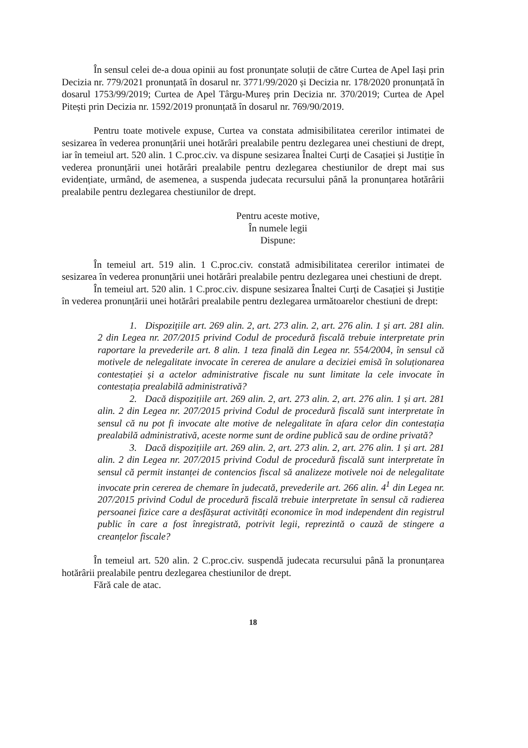În sensul celei de-a doua opinii au fost pronunțate soluții de către Curtea de Apel Iași prin Decizia nr. 779/2021 pronunțată în dosarul nr. 3771/99/2020 și Decizia nr. 178/2020 pronunțată în dosarul 1753/99/2019; Curtea de Apel Târgu-Mureș prin Decizia nr. 370/2019; Curtea de Apel Pitești prin Decizia nr. 1592/2019 pronunțată în dosarul nr. 769/90/2019.
Pentru toate motivele expuse, Curtea va constata admisibilitatea cererilor intimatei de sesizarea în vederea pronunțării unei hotărâri prealabile pentru dezlegarea unei chestiuni de drept, iar în temeiul art. 520 alin. 1 C.proc.civ. va dispune sesizarea Înaltei Curți de Casației și Justiție în vederea pronunțării unei hotărâri prealabile pentru dezlegarea chestiunilor de drept mai sus evidențiate, urmând, de asemenea, a suspenda judecata recursului până la pronunțarea hotărârii prealabile pentru dezlegarea chestiunilor de drept.
Pentru aceste motive,
În numele legii
Dispune:
În temeiul art. 519 alin. 1 C.proc.civ. constată admisibilitatea cererilor intimatei de sesizarea în vederea pronunțării unei hotărâri prealabile pentru dezlegarea unei chestiuni de drept.
În temeiul art. 520 alin. 1 C.proc.civ. dispune sesizarea Înaltei Curți de Casației și Justiție în vederea pronunțării unei hotărâri prealabile pentru dezlegarea următoarelor chestiuni de drept:
1. Dispozițiile art. 269 alin. 2, art. 273 alin. 2, art. 276 alin. 1 și art. 281 alin. 2 din Legea nr. 207/2015 privind Codul de procedură fiscală trebuie interpretate prin raportare la prevederile art. 8 alin. 1 teza finală din Legea nr. 554/2004, în sensul că motivele de nelegalitate invocate în cererea de anulare a deciziei emisă în soluționarea contestației și a actelor administrative fiscale nu sunt limitate la cele invocate în contestația prealabilă administrativă?
2. Dacă dispozițiile art. 269 alin. 2, art. 273 alin. 2, art. 276 alin. 1 și art. 281 alin. 2 din Legea nr. 207/2015 privind Codul de procedură fiscală sunt interpretate în sensul că nu pot fi invocate alte motive de nelegalitate în afara celor din contestația prealabilă administrativă, aceste norme sunt de ordine publică sau de ordine privată?
3. Dacă dispozițiile art. 269 alin. 2, art. 273 alin. 2, art. 276 alin. 1 și art. 281 alin. 2 din Legea nr. 207/2015 privind Codul de procedură fiscală sunt interpretate în sensul că permit instanței de contencios fiscal să analizeze motivele noi de nelegalitate invocate prin cererea de chemare în judecată, prevederile art. 266 alin. 4<sup>1</sup> din Legea nr. 207/2015 privind Codul de procedură fiscală trebuie interpretate în sensul că radierea persoanei fizice care a desfășurat activități economice în mod independent din registrul public în care a fost înregistrată, potrivit legii, reprezintă o cauză de stingere a creanțelor fiscale?
În temeiul art. 520 alin. 2 C.proc.civ. suspendă judecata recursului până la pronunțarea hotărârii prealabile pentru dezlegarea chestiunilor de drept.
Fără cale de atac.
18